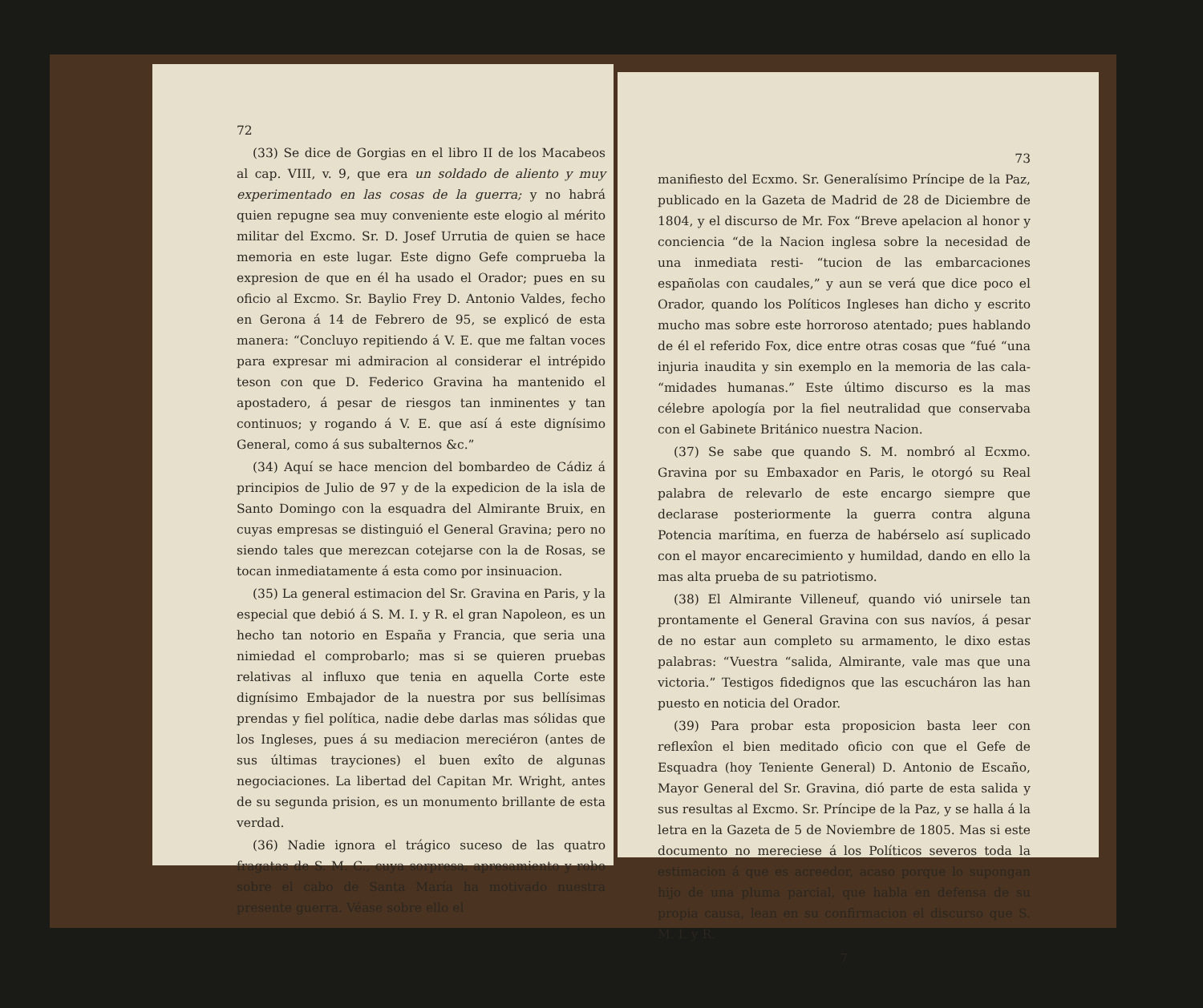72
(33) Se dice de Gorgias en el libro II de los Macabeos al cap. VIII, v. 9, que era un soldado de aliento y muy experimentado en las cosas de la guerra; y no habrá quien repugne sea muy conveniente este elogio al mérito militar del Excmo. Sr. D. Josef Urrutia de quien se hace memoria en este lugar. Este digno Gefe comprueba la expresion de que en él ha usado el Orador; pues en su oficio al Excmo. Sr. Baylio Frey D. Antonio Valdes, fecho en Gerona á 14 de Febrero de 95, se explicó de esta manera: “Concluyo repitiendo á V. E. que me faltan voces para expresar mi admiracion al considerar el intrépido teson con que D. Federico Gravina ha mantenido el apostadero, á pesar de riesgos tan inminentes y tan continuos; y rogando á V. E. que así á este dignísimo General, como á sus subalternos &c.”
(34) Aquí se hace mencion del bombardeo de Cádiz á principios de Julio de 97 y de la expedicion de la isla de Santo Domingo con la esquadra del Almirante Bruix, en cuyas empresas se distinguió el General Gravina; pero no siendo tales que merezcan cotejarse con la de Rosas, se tocan inmediatamente á esta como por insinuacion.
(35) La general estimacion del Sr. Gravina en Paris, y la especial que debió á S. M. I. y R. el gran Napoleon, es un hecho tan notorio en España y Francia, que seria una nimiedad el comprobarlo; mas si se quieren pruebas relativas al influxo que tenia en aquella Corte este dignísimo Embajador de la nuestra por sus bellísimas prendas y fiel política, nadie debe darlas mas sólidas que los Ingleses, pues á su mediacion mereciéron (antes de sus últimas trayciones) el buen exîto de algunas negociaciones. La libertad del Capitan Mr. Wright, antes de su segunda prision, es un monumento brillante de esta verdad.
(36) Nadie ignora el trágico suceso de las quatro fragatas de S. M. C., cuya sorpresa, apresamiento y robo sobre el cabo de Santa María ha motivado nuestra presente guerra. Véase sobre ello el
73
manifiesto del Ecxmo. Sr. Generalísimo Príncipe de la Paz, publicado en la Gazeta de Madrid de 28 de Diciembre de 1804, y el discurso de Mr. Fox “Breve apelacion al honor y conciencia “de la Nacion inglesa sobre la necesidad de una inmediata resti- “tucion de las embarcaciones españolas con caudales,” y aun se verá que dice poco el Orador, quando los Políticos Ingleses han dicho y escrito mucho mas sobre este horroroso atentado; pues hablando de él el referido Fox, dice entre otras cosas que “fué “una injuria inaudita y sin exemplo en la memoria de las cala- “midades humanas.” Este último discurso es la mas célebre apología por la fiel neutralidad que conservaba con el Gabinete Británico nuestra Nacion.
(37) Se sabe que quando S. M. nombró al Ecxmo. Gravina por su Embaxador en Paris, le otorgó su Real palabra de relevarlo de este encargo siempre que declarase posteriormente la guerra contra alguna Potencia marítima, en fuerza de habérselo así suplicado con el mayor encarecimiento y humildad, dando en ello la mas alta prueba de su patriotismo.
(38) El Almirante Villeneuf, quando vió unirsele tan prontamente el General Gravina con sus navíos, á pesar de no estar aun completo su armamento, le dixo estas palabras: “Vuestra “salida, Almirante, vale mas que una victoria.” Testigos fidedignos que las escucháron las han puesto en noticia del Orador.
(39) Para probar esta proposicion basta leer con reflexîon el bien meditado oficio con que el Gefe de Esquadra (hoy Teniente General) D. Antonio de Escaño, Mayor General del Sr. Gravina, dió parte de esta salida y sus resultas al Excmo. Sr. Príncipe de la Paz, y se halla á la letra en la Gazeta de 5 de Noviembre de 1805. Mas si este documento no mereciese á los Políticos severos toda la estimacion á que es acreedor, acaso porque lo supongan hijo de una pluma parcial, que habla en defensa de su propia causa, lean en su confirmacion el discurso que S. M. I. y R.
7